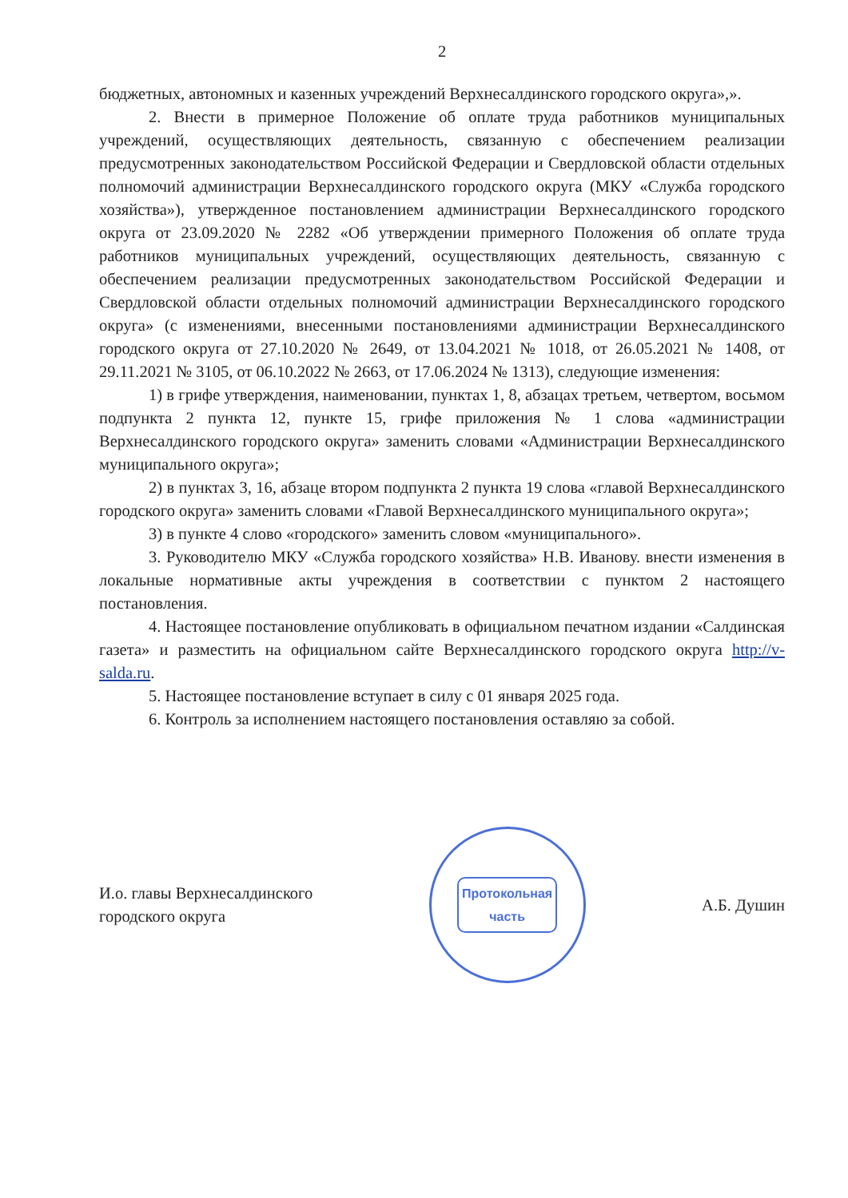2
бюджетных, автономных и казенных учреждений Верхнесалдинского городского округа»,».
2. Внести в примерное Положение об оплате труда работников муниципальных учреждений, осуществляющих деятельность, связанную с обеспечением реализации предусмотренных законодательством Российской Федерации и Свердловской области отдельных полномочий администрации Верхнесалдинского городского округа (МКУ «Служба городского хозяйства»), утвержденное постановлением администрации Верхнесалдинского городского округа от 23.09.2020 № 2282 «Об утверждении примерного Положения об оплате труда работников муниципальных учреждений, осуществляющих деятельность, связанную с обеспечением реализации предусмотренных законодательством Российской Федерации и Свердловской области отдельных полномочий администрации Верхнесалдинского городского округа» (с изменениями, внесенными постановлениями администрации Верхнесалдинского городского округа от 27.10.2020 № 2649, от 13.04.2021 № 1018, от 26.05.2021 № 1408, от 29.11.2021 № 3105, от 06.10.2022 № 2663, от 17.06.2024 № 1313), следующие изменения:
1) в грифе утверждения, наименовании, пунктах 1, 8, абзацах третьем, четвертом, восьмом подпункта 2 пункта 12, пункте 15, грифе приложения № 1 слова «администрации Верхнесалдинского городского округа» заменить словами «Администрации Верхнесалдинского муниципального округа»;
2) в пунктах 3, 16, абзаце втором подпункта 2 пункта 19 слова «главой Верхнесалдинского городского округа» заменить словами «Главой Верхнесалдинского муниципального округа»;
3) в пункте 4 слово «городского» заменить словом «муниципального».
3. Руководителю МКУ «Служба городского хозяйства» Н.В. Иванову. внести изменения в локальные нормативные акты учреждения в соответствии с пунктом 2 настоящего постановления.
4. Настоящее постановление опубликовать в официальном печатном издании «Салдинская газета» и разместить на официальном сайте Верхнесалдинского городского округа http://v-salda.ru.
5. Настоящее постановление вступает в силу с 01 января 2025 года.
6. Контроль за исполнением настоящего постановления оставляю за собой.
И.о. главы Верхнесалдинского
городского округа
Протокольная
часть
А.Б. Душин